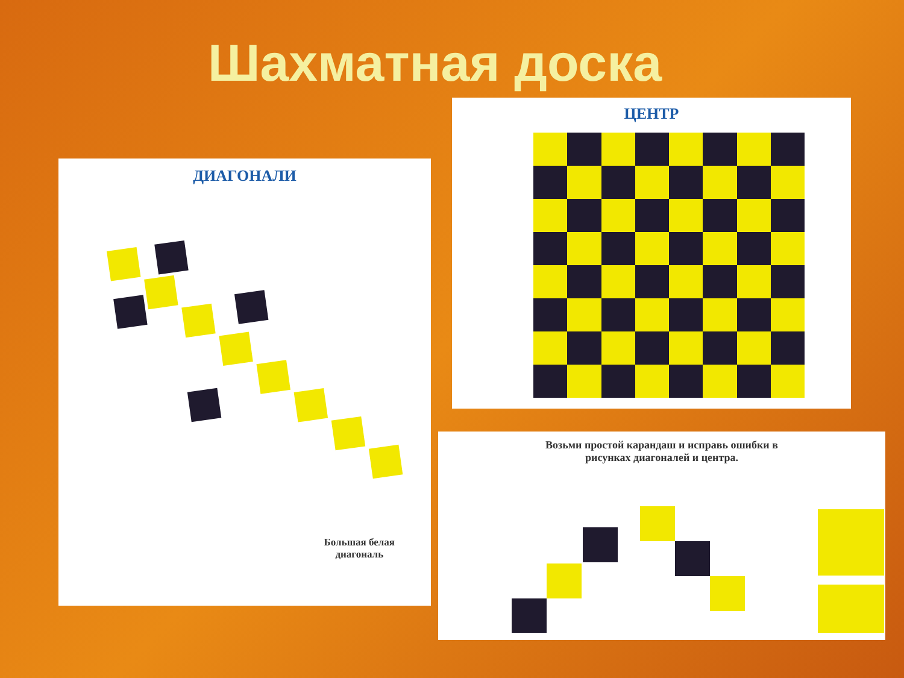Шахматная доска
ДИАГОНАЛИ
Большая белая
диагональ
ЦЕНТР
Возьми простой карандаш и исправь ошибки в
рисунках диагоналей и центра.